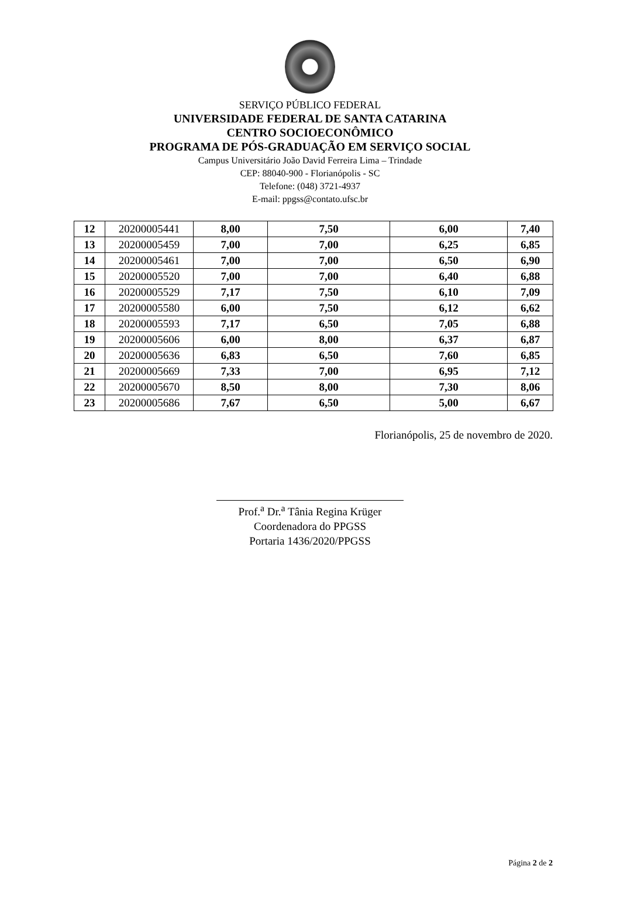SERVIÇO PÚBLICO FEDERAL
UNIVERSIDADE FEDERAL DE SANTA CATARINA
CENTRO SOCIOECONÔMICO
PROGRAMA DE PÓS-GRADUAÇÃO EM SERVIÇO SOCIAL
Campus Universitário João David Ferreira Lima – Trindade
CEP: 88040-900 - Florianópolis - SC
Telefone: (048) 3721-4937
E-mail: ppgss@contato.ufsc.br
| 12 | 20200005441 | 8,00 | 7,50 | 6,00 | 7,40 |
| 13 | 20200005459 | 7,00 | 7,00 | 6,25 | 6,85 |
| 14 | 20200005461 | 7,00 | 7,00 | 6,50 | 6,90 |
| 15 | 20200005520 | 7,00 | 7,00 | 6,40 | 6,88 |
| 16 | 20200005529 | 7,17 | 7,50 | 6,10 | 7,09 |
| 17 | 20200005580 | 6,00 | 7,50 | 6,12 | 6,62 |
| 18 | 20200005593 | 7,17 | 6,50 | 7,05 | 6,88 |
| 19 | 20200005606 | 6,00 | 8,00 | 6,37 | 6,87 |
| 20 | 20200005636 | 6,83 | 6,50 | 7,60 | 6,85 |
| 21 | 20200005669 | 7,33 | 7,00 | 6,95 | 7,12 |
| 22 | 20200005670 | 8,50 | 8,00 | 7,30 | 8,06 |
| 23 | 20200005686 | 7,67 | 6,50 | 5,00 | 6,67 |
Florianópolis, 25 de novembro de 2020.
Prof.<sup>a</sup> Dr.<sup>a</sup> Tânia Regina Krüger
Coordenadora do PPGSS
Portaria 1436/2020/PPGSS
Página 2 de 2